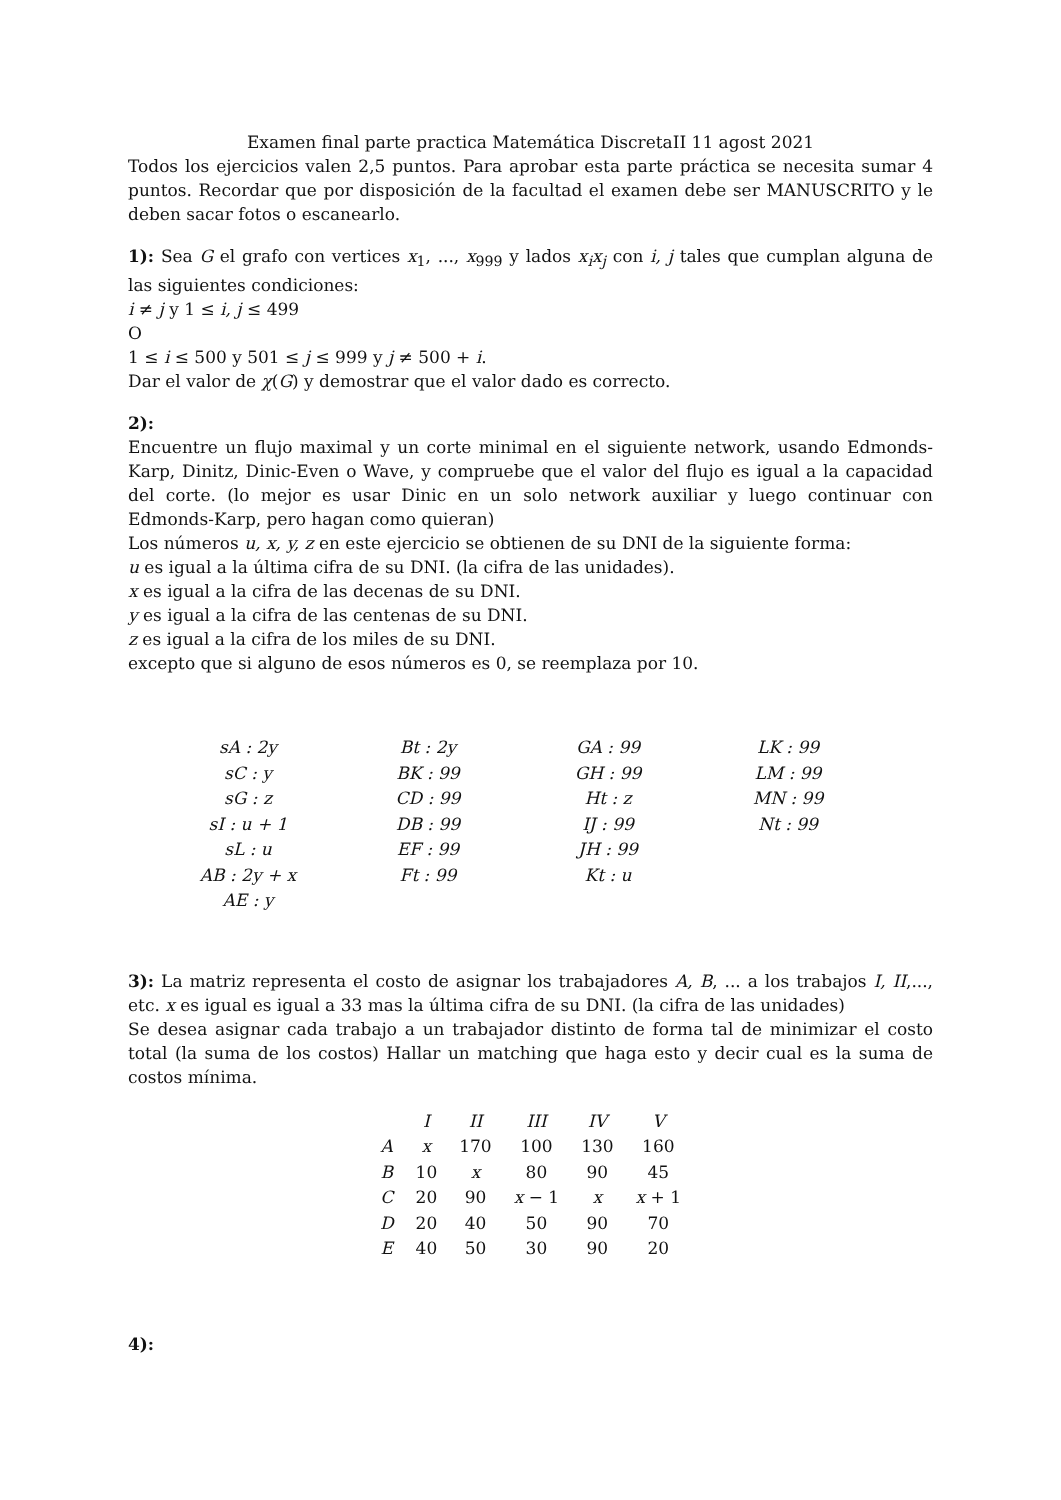Examen final parte practica Matemática DiscretaII 11 agost 2021
Todos los ejercicios valen 2,5 puntos. Para aprobar esta parte práctica se necesita sumar 4 puntos. Recordar que por disposición de la facultad el examen debe ser MANUSCRITO y le deben sacar fotos o escanearlo.
1): Sea G el grafo con vertices x<sub>1</sub>, ..., x<sub>999</sub> y lados x<sub>i</sub>x<sub>j</sub> con i, j tales que cumplan alguna de las siguientes condiciones:
i ≠ j y 1 ≤ i, j ≤ 499
O
1 ≤ i ≤ 500 y 501 ≤ j ≤ 999 y j ≠ 500 + i.
Dar el valor de χ(G) y demostrar que el valor dado es correcto.
2):
Encuentre un flujo maximal y un corte minimal en el siguiente network, usando Edmonds-Karp, Dinitz, Dinic-Even o Wave, y compruebe que el valor del flujo es igual a la capacidad del corte. (lo mejor es usar Dinic en un solo network auxiliar y luego continuar con Edmonds-Karp, pero hagan como quieran)
Los números u, x, y, z en este ejercicio se obtienen de su DNI de la siguiente forma:
u es igual a la última cifra de su DNI. (la cifra de las unidades).
x es igual a la cifra de las decenas de su DNI.
y es igual a la cifra de las centenas de su DNI.
z es igual a la cifra de los miles de su DNI.
excepto que si alguno de esos números es 0, se reemplaza por 10.
| sA : 2y | Bt : 2y | GA : 99 | LK : 99 |
| sC : y | BK : 99 | GH : 99 | LM : 99 |
| sG : z | CD : 99 | Ht : z | MN : 99 |
| sI : u + 1 | DB : 99 | IJ : 99 | Nt : 99 |
| sL : u | EF : 99 | JH : 99 | |
| AB : 2y + x | Ft : 99 | Kt : u | |
| AE : y | | | |
3): La matriz representa el costo de asignar los trabajadores A, B, ... a los trabajos I, II,..., etc. x es igual es igual a 33 mas la última cifra de su DNI. (la cifra de las unidades)
Se desea asignar cada trabajo a un trabajador distinto de forma tal de minimizar el costo total (la suma de los costos) Hallar un matching que haga esto y decir cual es la suma de costos mínima.
| | I | II | III | IV | V |
| --- | --- | --- | --- | --- | --- |
| A | x | 170 | 100 | 130 | 160 |
| B | 10 | x | 80 | 90 | 45 |
| C | 20 | 90 | x − 1 | x | x + 1 |
| D | 20 | 40 | 50 | 90 | 70 |
| E | 40 | 50 | 30 | 90 | 20 |
4):